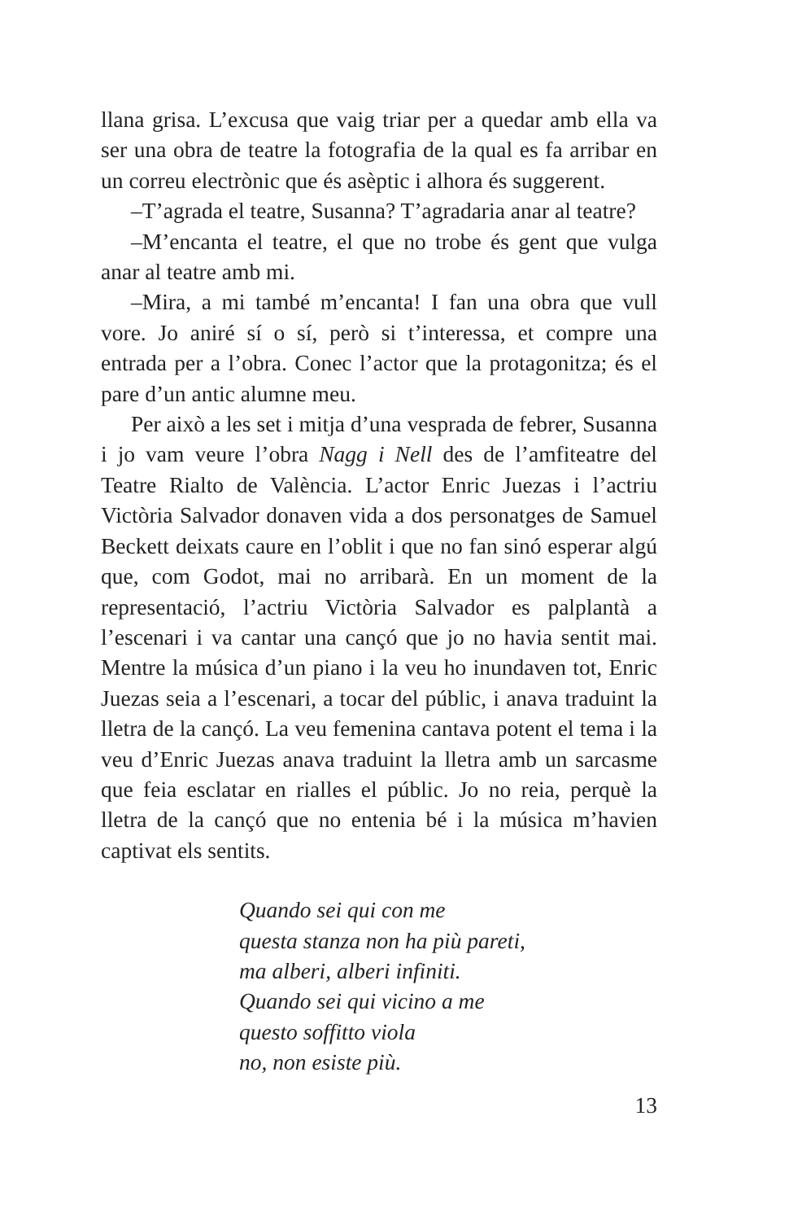llana grisa. L’excusa que vaig triar per a quedar amb ella va ser una obra de teatre la fotografia de la qual es fa arribar en un correu electrònic que és asèptic i alhora és suggerent.
–T’agrada el teatre, Susanna? T’agradaria anar al teatre?
–M’encanta el teatre, el que no trobe és gent que vulga anar al teatre amb mi.
–Mira, a mi també m’encanta! I fan una obra que vull vore. Jo aniré sí o sí, però si t’interessa, et compre una entrada per a l’obra. Conec l’actor que la protagonitza; és el pare d’un antic alumne meu.
Per això a les set i mitja d’una vesprada de febrer, Susanna i jo vam veure l’obra Nagg i Nell des de l’amfiteatre del Teatre Rialto de València. L’actor Enric Juezas i l’actriu Victòria Salvador donaven vida a dos personatges de Samuel Beckett deixats caure en l’oblit i que no fan sinó esperar algú que, com Godot, mai no arribarà. En un moment de la representació, l’actriu Victòria Salvador es palplantà a l’escenari i va cantar una cançó que jo no havia sentit mai. Mentre la música d’un piano i la veu ho inundaven tot, Enric Juezas seia a l’escenari, a tocar del públic, i anava traduint la lletra de la cançó. La veu femenina cantava potent el tema i la veu d’Enric Juezas anava traduint la lletra amb un sarcasme que feia esclatar en rialles el públic. Jo no reia, perquè la lletra de la cançó que no entenia bé i la música m’havien captivat els sentits.
Quando sei qui con me
questa stanza non ha più pareti,
ma alberi, alberi infiniti.
Quando sei qui vicino a me
questo soffitto viola
no, non esiste più.
13